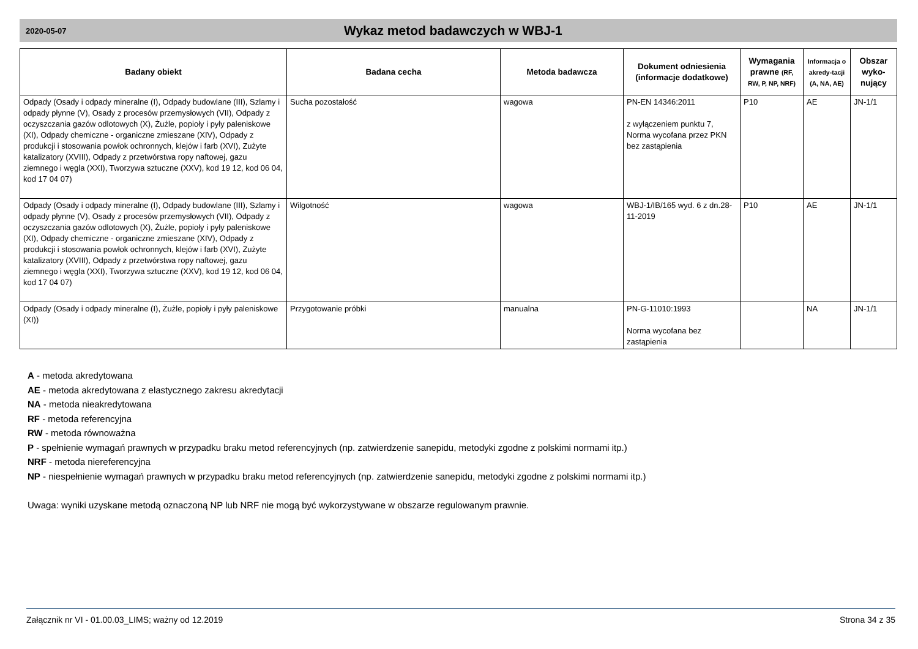2020-05-07
Wykaz metod badawczych w WBJ-1
| Badany obiekt | Badana cecha | Metoda badawcza | Dokument odniesienia (informacje dodatkowe) | Wymagania prawne (RF, RW, P, NP, NRF) | Informacja o akredy-tacji (A, NA, AE) | Obszar wyko-nujący |
| --- | --- | --- | --- | --- | --- | --- |
| Odpady (Osady i odpady mineralne (I), Odpady budowlane (III), Szlamy i odpady płynne (V), Osady z procesów przemysłowych (VII), Odpady z oczyszczania gazów odlotowych (X), Żużle, popioły i pyły paleniskowe (XI), Odpady chemiczne - organiczne zmieszane (XIV), Odpady z produkcji i stosowania powłok ochronnych, klejów i farb (XVI), Zużyte katalizatory (XVIII), Odpady z przetwórstwa ropy naftowej, gazu ziemnego i węgla (XXI), Tworzywa sztuczne (XXV), kod 19 12, kod 06 04, kod 17 04 07) | Sucha pozostałość | wagowa | PN-EN 14346:2011 z wyłączeniem punktu 7, Norma wycofana przez PKN bez zastąpienia | P10 | AE | JN-1/1 |
| Odpady (Osady i odpady mineralne (I), Odpady budowlane (III), Szlamy i odpady płynne (V), Osady z procesów przemysłowych (VII), Odpady z oczyszczania gazów odlotowych (X), Żużle, popioły i pyły paleniskowe (XI), Odpady chemiczne - organiczne zmieszane (XIV), Odpady z produkcji i stosowania powłok ochronnych, klejów i farb (XVI), Zużyte katalizatory (XVIII), Odpady z przetwórstwa ropy naftowej, gazu ziemnego i węgla (XXI), Tworzywa sztuczne (XXV), kod 19 12, kod 06 04, kod 17 04 07) | Wilgotność | wagowa | WBJ-1/IB/165 wyd. 6 z dn.28-11-2019 | P10 | AE | JN-1/1 |
| Odpady (Osady i odpady mineralne (I), Żużle, popioły i pyły paleniskowe (XI)) | Przygotowanie próbki | manualna | PN-G-11010:1993 Norma wycofana bez zastąpienia | | NA | JN-1/1 |
A - metoda akredytowana
AE - metoda akredytowana z elastycznego zakresu akredytacji
NA - metoda nieakredytowana
RF - metoda referencyjna
RW - metoda równoważna
P - spełnienie wymagań prawnych w przypadku braku metod referencyjnych (np. zatwierdzenie sanepidu, metodyki zgodne z polskimi normami itp.)
NRF - metoda niereferencyjna
NP - niespełnienie wymagań prawnych w przypadku braku metod referencyjnych (np. zatwierdzenie sanepidu, metodyki zgodne z polskimi normami itp.)
Uwaga: wyniki uzyskane metodą oznaczoną NP lub NRF nie mogą być wykorzystywane w obszarze regulowanym prawnie.
Załącznik nr VI - 01.00.03_LIMS; ważny od 12.2019 Strona 34 z 35